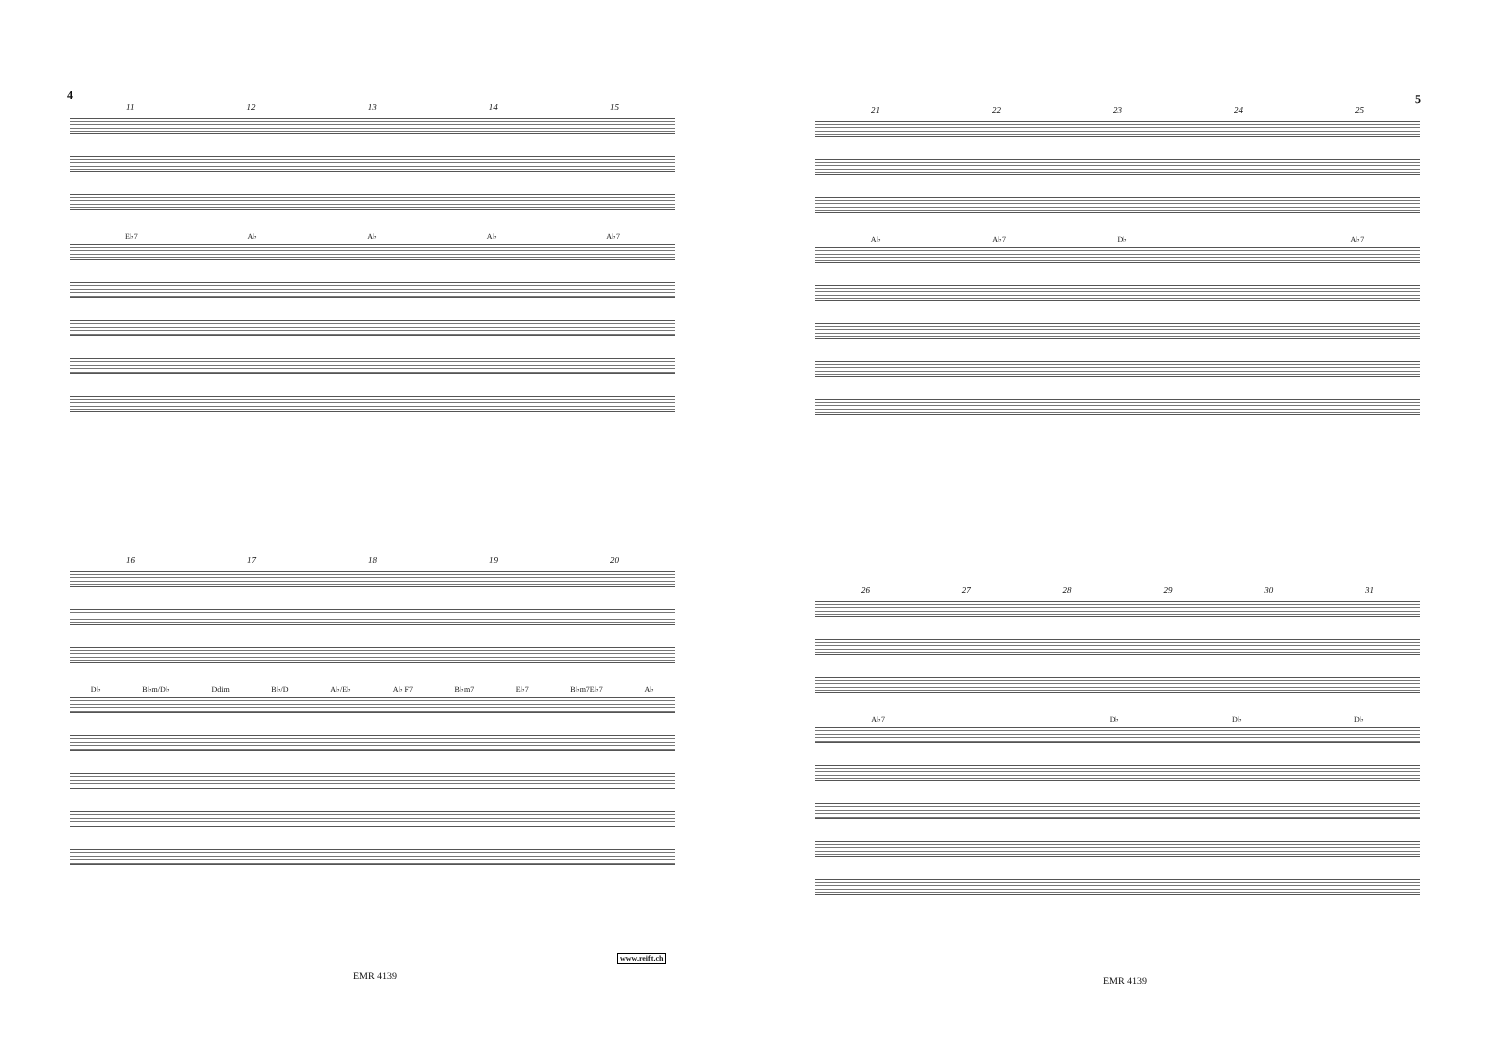4
11 12 13 14 15
E♭7 A♭ A♭ A♭ A♭7
16 17 18 19 20
D♭ B♭m/D♭ Ddim B♭/D A♭/E♭ A♭ F7 B♭m7 E♭7 B♭m7E♭7 A♭
www.reift.ch
EMR 4139
5
21 22 23 24 25
A♭ A♭7 D♭ A♭7
26 27 28 29 30 31
A♭7 D♭ D♭ D♭
EMR 4139